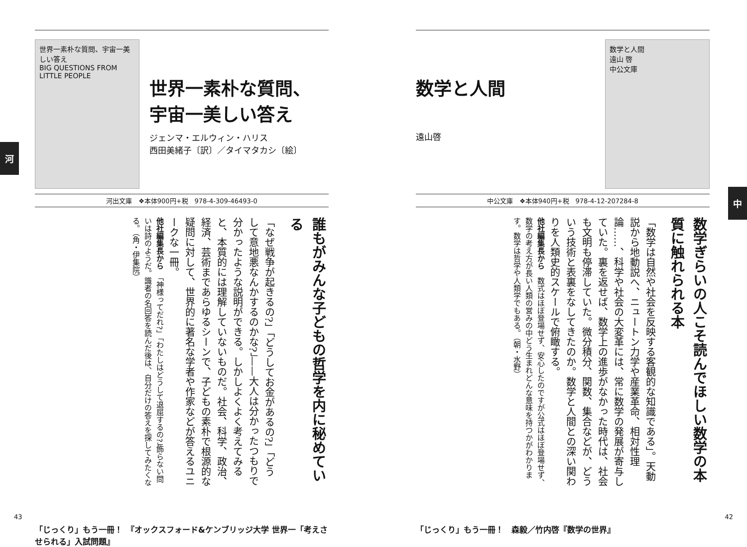河
中
世界一素朴な質問、宇宙一美しい答え
BIG QUESTIONS FROM LITTLE PEOPLE
世界一素朴な質問、
宇宙一美しい答え
ジェンマ・エルウィン・ハリス
西田美緒子〔訳〕／タイマタカシ〔絵〕
河出文庫　❖本体900円+税　978-4-309-46493-0
誰もがみんな子どもの哲学を内に秘めている
「なぜ戦争が起きるの?」「どうしてお金があるの?」「どうして意地悪なんかするのかな?」——大人は分かったつもりで分かったような説明ができる。しかしよくよく考えてみると、本質的には理解していないものだ。社会、科学、政治、経済、芸術まであらゆるシーンで、子どもの素朴で根源的な疑問に対して、世界的に著名な学者や作家などが答えるユニークな一冊。
他社編集長から　「神様ってだれ?」「わたしはどうして退屈するの?」飾らない問いは詩のようだ。識者の名回答を読んだ後は、自分だけの答えを探してみたくなる。（角・伊集院）
「じっくり」もう一冊！　『オックスフォード&ケンブリッジ大学 世界一「考えさせられる」入試問題』
数学と人間
遠山啓
数学と人間
遠山 啓
中公文庫
中公文庫　❖本体940円+税　978-4-12-207284-8
数学ぎらいの人こそ読んでほしい数学の本質に触れられる本
「数学は自然や社会を反映する客観的な知識である」。天動説から地動説へ、ニュートン力学や産業革命、相対性理論……、科学や社会の大変革には、常に数学の発展が寄与していた。裏を返せば、数学上の進歩がなかった時代は、社会も文明も停滞していた。微分積分、関数、集合などが、どういう技術と表裏をなしてきたのか。数学と人間との深い関わりを人類史的スケールで俯瞰する。
他社編集長から　数式はほぼ登場せず、安心したのですが公式はほぼ登場せず、数学の考え方が長い人類の営みの中どう生まれどんな意味を持つかがわかります。数学は哲学や人類学でもある。（朝・水野）
「じっくり」もう一冊！　森毅／竹内啓『数学の世界』
43 42